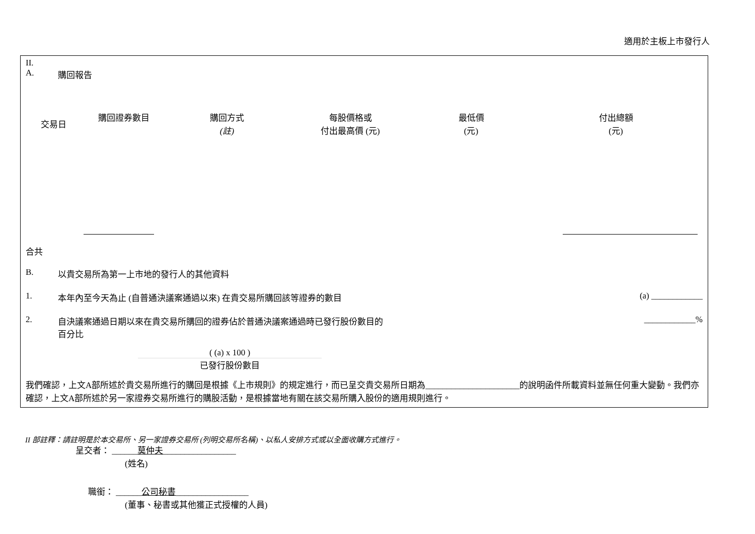適用於主板上市發行人
II.
A. 購回報告
| 交易日 | 購回證券數目 | 購回方式 (註) | 每股價格或 付出最高價 (元) | 最低價 (元) | 付出總額 (元) |
| --- | --- | --- | --- | --- | --- |
合共
B. 以貴交易所為第一上市地的發行人的其他資料
1. 本年內至今天為止 (自普通決議案通過以來) 在貴交易所購回該等證券的數目 (a) ____________
2. 自決議案通過日期以來在貴交易所購回的證券佔於普通決議案通過時已發行股份數目的
百分比 ____________%
( (a) x 100 )
已發行股份數目
我們確認，上文A部所述於貴交易所進行的購回是根據《上市規則》的規定進行，而已呈交貴交易所日期為______________________的說明函件所載資料並無任何重大變動。我們亦確認，上文A部所述於另一家證券交易所進行的購股活動，是根據當地有關在該交易所購入股份的適用規則進行。
II 部註釋：請註明是於本交易所、另一家證券交易所 (列明交易所名稱)、以私人安排方式或以全面收購方式進行。
呈交者： ______莫仲夫_________________
(姓名)
職銜： ______公司秘書_________________
(董事、秘書或其他獲正式授權的人員)